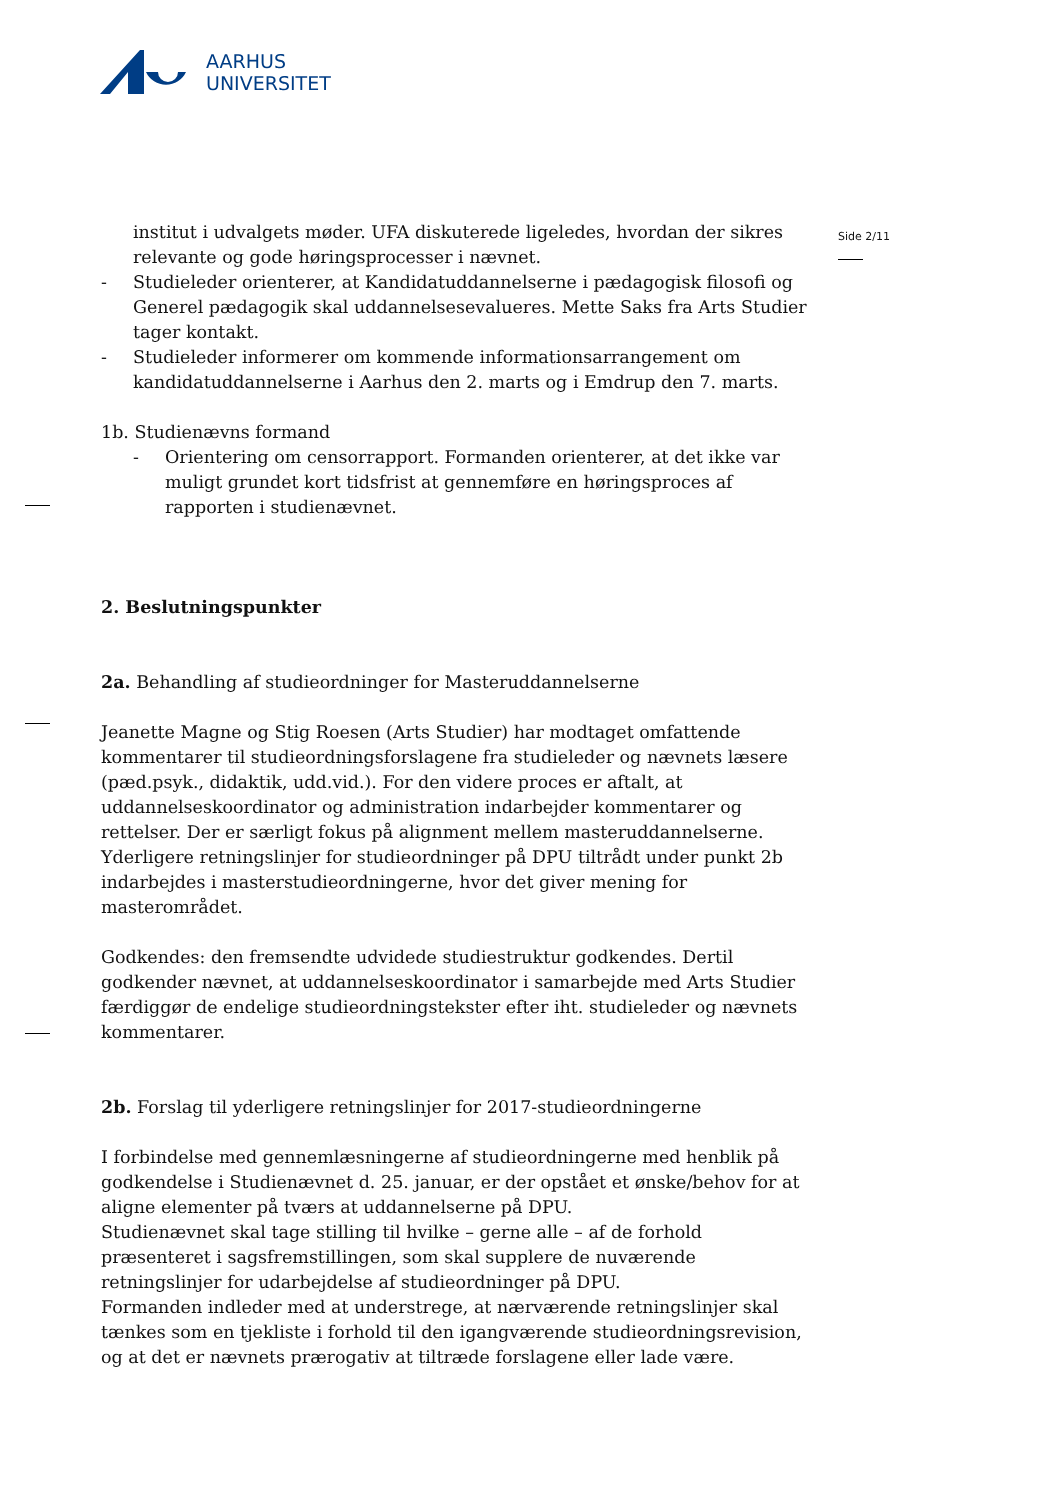AARHUS
UNIVERSITET
Side 2/11
institut i udvalgets møder. UFA diskuterede ligeledes, hvordan der sikres relevante og gode høringsprocesser i nævnet.
- Studieleder orienterer, at Kandidatuddannelserne i pædagogisk filosofi og Generel pædagogik skal uddannelsesevalueres. Mette Saks fra Arts Studier tager kontakt.
- Studieleder informerer om kommende informationsarrangement om kandidatuddannelserne i Aarhus den 2. marts og i Emdrup den 7. marts.
1b. Studienævns formand
- Orientering om censorrapport. Formanden orienterer, at det ikke var muligt grundet kort tidsfrist at gennemføre en høringsproces af rapporten i studienævnet.
2. Beslutningspunkter
2a. Behandling af studieordninger for Masteruddannelserne
Jeanette Magne og Stig Roesen (Arts Studier) har modtaget omfattende kommentarer til studieordningsforslagene fra studieleder og nævnets læsere (pæd.psyk., didaktik, udd.vid.). For den videre proces er aftalt, at uddannelseskoordinator og administration indarbejder kommentarer og rettelser. Der er særligt fokus på alignment mellem masteruddannelserne. Yderligere retningslinjer for studieordninger på DPU tiltrådt under punkt 2b indarbejdes i masterstudieordningerne, hvor det giver mening for masterområdet.
Godkendes: den fremsendte udvidede studiestruktur godkendes. Dertil godkender nævnet, at uddannelseskoordinator i samarbejde med Arts Studier færdiggør de endelige studieordningstekster efter iht. studieleder og nævnets kommentarer.
2b. Forslag til yderligere retningslinjer for 2017-studieordningerne
I forbindelse med gennemlæsningerne af studieordningerne med henblik på godkendelse i Studienævnet d. 25. januar, er der opstået et ønske/behov for at aligne elementer på tværs at uddannelserne på DPU.
Studienævnet skal tage stilling til hvilke – gerne alle – af de forhold præsenteret i sagsfremstillingen, som skal supplere de nuværende retningslinjer for udarbejdelse af studieordninger på DPU.
Formanden indleder med at understrege, at nærværende retningslinjer skal tænkes som en tjekliste i forhold til den igangværende studieordningsrevision, og at det er nævnets prærogativ at tiltræde forslagene eller lade være.